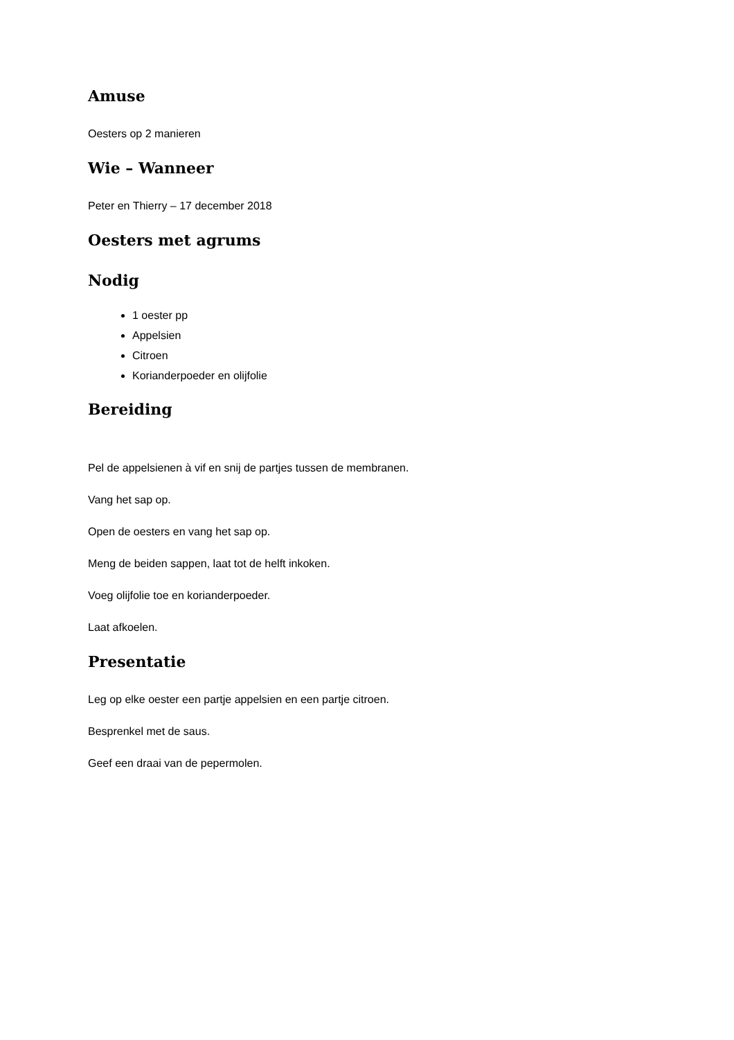Amuse
Oesters op 2 manieren
Wie – Wanneer
Peter en Thierry – 17 december 2018
Oesters met agrums
Nodig
1 oester pp
Appelsien
Citroen
Korianderpoeder en olijfolie
Bereiding
Pel de appelsienen à vif en snij de partjes tussen de membranen.
Vang het sap op.
Open de oesters en vang het sap op.
Meng de beiden sappen, laat tot de helft inkoken.
Voeg olijfolie toe en korianderpoeder.
Laat afkoelen.
Presentatie
Leg op elke oester een partje appelsien en een partje citroen.
Besprenkel met de saus.
Geef een draai van de pepermolen.